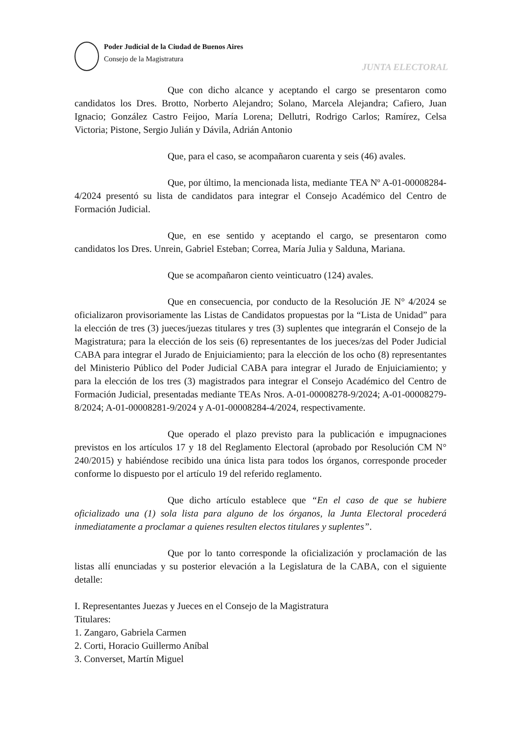Poder Judicial de la Ciudad de Buenos Aires
Consejo de la Magistratura
JUNTA ELECTORAL
Que con dicho alcance y aceptando el cargo se presentaron como candidatos los Dres. Brotto, Norberto Alejandro; Solano, Marcela Alejandra; Cafiero, Juan Ignacio; González Castro Feijoo, María Lorena; Dellutri, Rodrigo Carlos; Ramírez, Celsa Victoria; Pistone, Sergio Julián y Dávila, Adrián Antonio
Que, para el caso, se acompañaron cuarenta y seis (46) avales.
Que, por último, la mencionada lista, mediante TEA Nº A-01-00008284-4/2024 presentó su lista de candidatos para integrar el Consejo Académico del Centro de Formación Judicial.
Que, en ese sentido y aceptando el cargo, se presentaron como candidatos los Dres. Unrein, Gabriel Esteban; Correa, María Julia y Salduna, Mariana.
Que se acompañaron ciento veinticuatro (124) avales.
Que en consecuencia, por conducto de la Resolución JE N° 4/2024 se oficializaron provisoriamente las Listas de Candidatos propuestas por la “Lista de Unidad” para la elección de tres (3) jueces/juezas titulares y tres (3) suplentes que integrarán el Consejo de la Magistratura; para la elección de los seis (6) representantes de los jueces/zas del Poder Judicial CABA para integrar el Jurado de Enjuiciamiento; para la elección de los ocho (8) representantes del Ministerio Público del Poder Judicial CABA para integrar el Jurado de Enjuiciamiento; y para la elección de los tres (3) magistrados para integrar el Consejo Académico del Centro de Formación Judicial, presentadas mediante TEAs Nros. A-01-00008278-9/2024; A-01-00008279-8/2024; A-01-00008281-9/2024 y A-01-00008284-4/2024, respectivamente.
Que operado el plazo previsto para la publicación e impugnaciones previstos en los artículos 17 y 18 del Reglamento Electoral (aprobado por Resolución CM N° 240/2015) y habiéndose recibido una única lista para todos los órganos, corresponde proceder conforme lo dispuesto por el artículo 19 del referido reglamento.
Que dicho artículo establece que “En el caso de que se hubiere oficializado una (1) sola lista para alguno de los órganos, la Junta Electoral procederá inmediatamente a proclamar a quienes resulten electos titulares y suplentes”.
Que por lo tanto corresponde la oficialización y proclamación de las listas allí enunciadas y su posterior elevación a la Legislatura de la CABA, con el siguiente detalle:
I. Representantes Juezas y Jueces en el Consejo de la Magistratura
Titulares:
1. Zangaro, Gabriela Carmen
2. Corti, Horacio Guillermo Aníbal
3. Converset, Martín Miguel